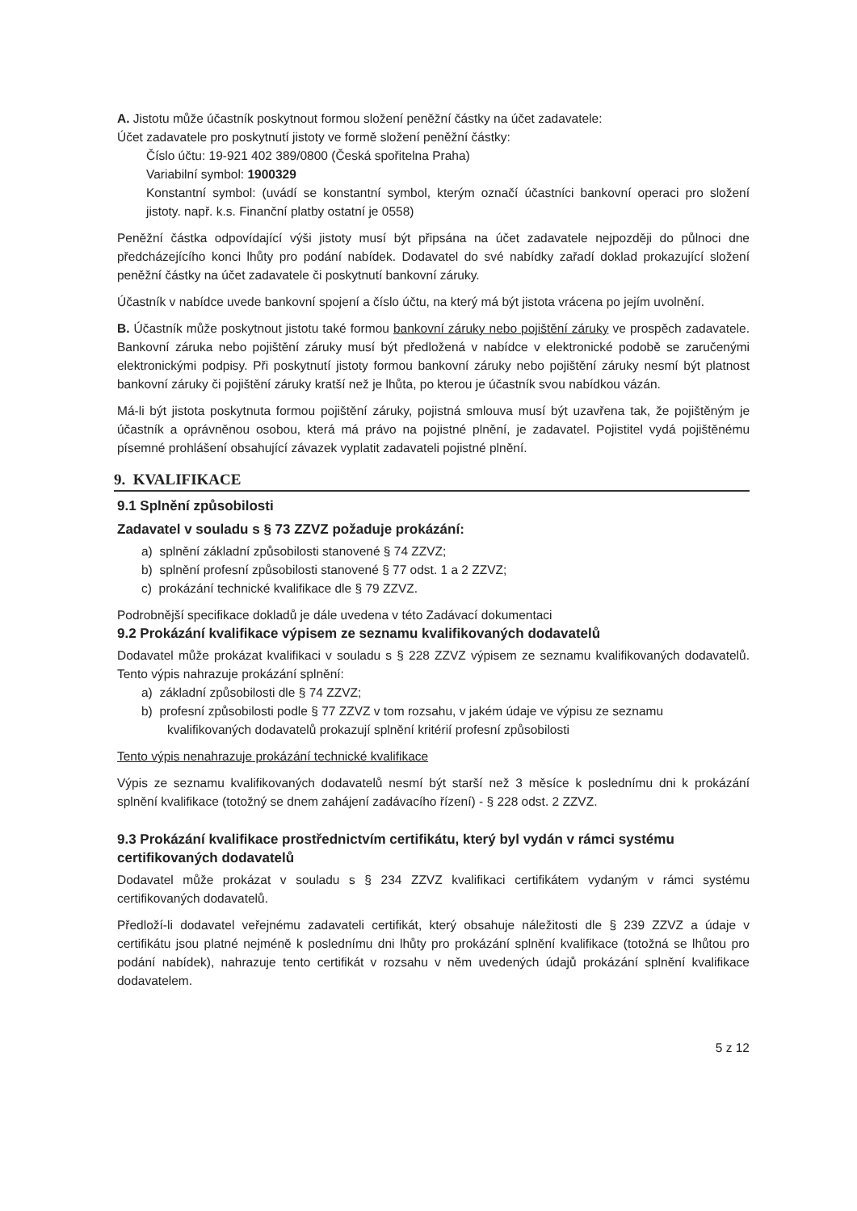A. Jistotu může účastník poskytnout formou složení peněžní částky na účet zadavatele:
Účet zadavatele pro poskytnutí jistoty ve formě složení peněžní částky:
Číslo účtu: 19-921 402 389/0800 (Česká spořitelna Praha)
Variabilní symbol: 1900329
Konstantní symbol: (uvádí se konstantní symbol, kterým označí účastníci bankovní operaci pro složení jistoty. např. k.s. Finanční platby ostatní je 0558)
Peněžní částka odpovídající výši jistoty musí být připsána na účet zadavatele nejpozději do půlnoci dne předcházejícího konci lhůty pro podání nabídek. Dodavatel do své nabídky zařadí doklad prokazující složení peněžní částky na účet zadavatele či poskytnutí bankovní záruky.
Účastník v nabídce uvede bankovní spojení a číslo účtu, na který má být jistota vrácena po jejím uvolnění.
B. Účastník může poskytnout jistotu také formou bankovní záruky nebo pojištění záruky ve prospěch zadavatele. Bankovní záruka nebo pojištění záruky musí být předložená v nabídce v elektronické podobě se zaručenými elektronickými podpisy. Při poskytnutí jistoty formou bankovní záruky nebo pojištění záruky nesmí být platnost bankovní záruky či pojištění záruky kratší než je lhůta, po kterou je účastník svou nabídkou vázán.
Má-li být jistota poskytnuta formou pojištění záruky, pojistná smlouva musí být uzavřena tak, že pojištěným je účastník a oprávněnou osobou, která má právo na pojistné plnění, je zadavatel. Pojistitel vydá pojištěnému písemné prohlášení obsahující závazek vyplatit zadavateli pojistné plnění.
9. KVALIFIKACE
9.1 Splnění způsobilosti
Zadavatel v souladu s § 73 ZZVZ požaduje prokázání:
a) splnění základní způsobilosti stanovené § 74 ZZVZ;
b) splnění profesní způsobilosti stanovené § 77 odst. 1 a 2 ZZVZ;
c) prokázání technické kvalifikace dle § 79 ZZVZ.
Podrobnější specifikace dokladů je dále uvedena v této Zadávací dokumentaci
9.2 Prokázání kvalifikace výpisem ze seznamu kvalifikovaných dodavatelů
Dodavatel může prokázat kvalifikaci v souladu s § 228 ZZVZ výpisem ze seznamu kvalifikovaných dodavatelů. Tento výpis nahrazuje prokázání splnění:
a) základní způsobilosti dle § 74 ZZVZ;
b) profesní způsobilosti podle § 77 ZZVZ v tom rozsahu, v jakém údaje ve výpisu ze seznamu kvalifikovaných dodavatelů prokazují splnění kritérií profesní způsobilosti
Tento výpis nenahrazuje prokázání technické kvalifikace
Výpis ze seznamu kvalifikovaných dodavatelů nesmí být starší než 3 měsíce k poslednímu dni k prokázání splnění kvalifikace (totožný se dnem zahájení zadávacího řízení) - § 228 odst. 2 ZZVZ.
9.3 Prokázání kvalifikace prostřednictvím certifikátu, který byl vydán v rámci systému certifikovaných dodavatelů
Dodavatel může prokázat v souladu s § 234 ZZVZ kvalifikaci certifikátem vydaným v rámci systému certifikovaných dodavatelů.
Předloží-li dodavatel veřejnému zadavateli certifikát, který obsahuje náležitosti dle § 239 ZZVZ a údaje v certifikátu jsou platné nejméně k poslednímu dni lhůty pro prokázání splnění kvalifikace (totožná se lhůtou pro podání nabídek), nahrazuje tento certifikát v rozsahu v něm uvedených údajů prokázání splnění kvalifikace dodavatelem.
5 z 12